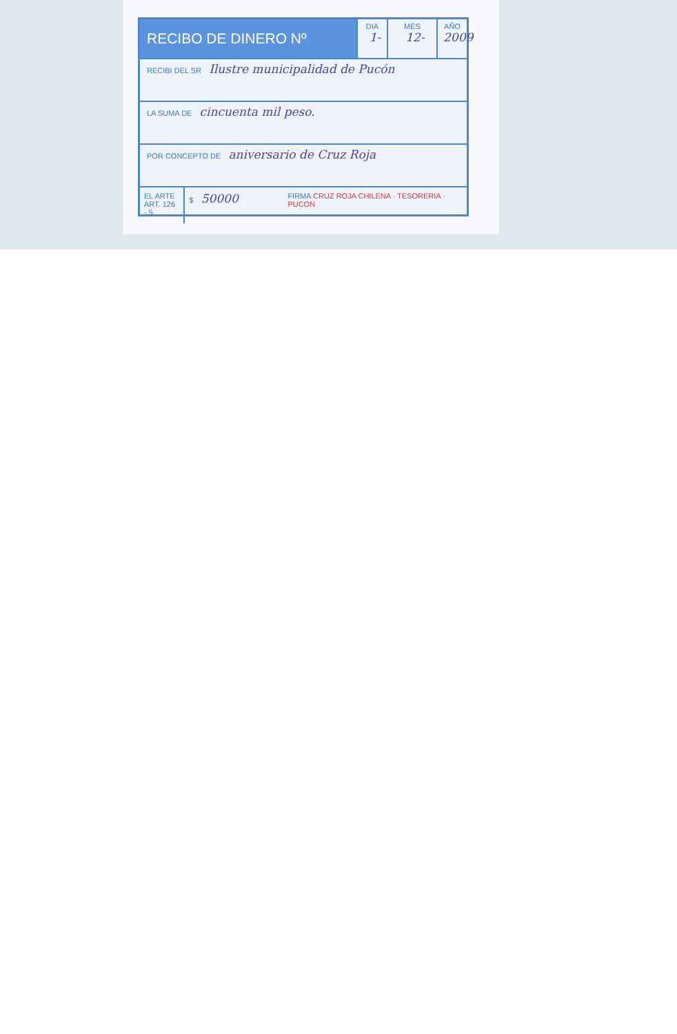RECIBO DE DINERO Nº
DIA
1-
MES
12-
AÑO
2009
RECIBI DEL SR Ilustre municipalidad de Pucón
LA SUMA DE cincuenta mil peso.
POR CONCEPTO DE aniversario de Cruz Roja
EL ARTE
ART. 126 - 5
$ 50000
FIRMA CRUZ ROJA CHILENA · TESORERIA · PUCON